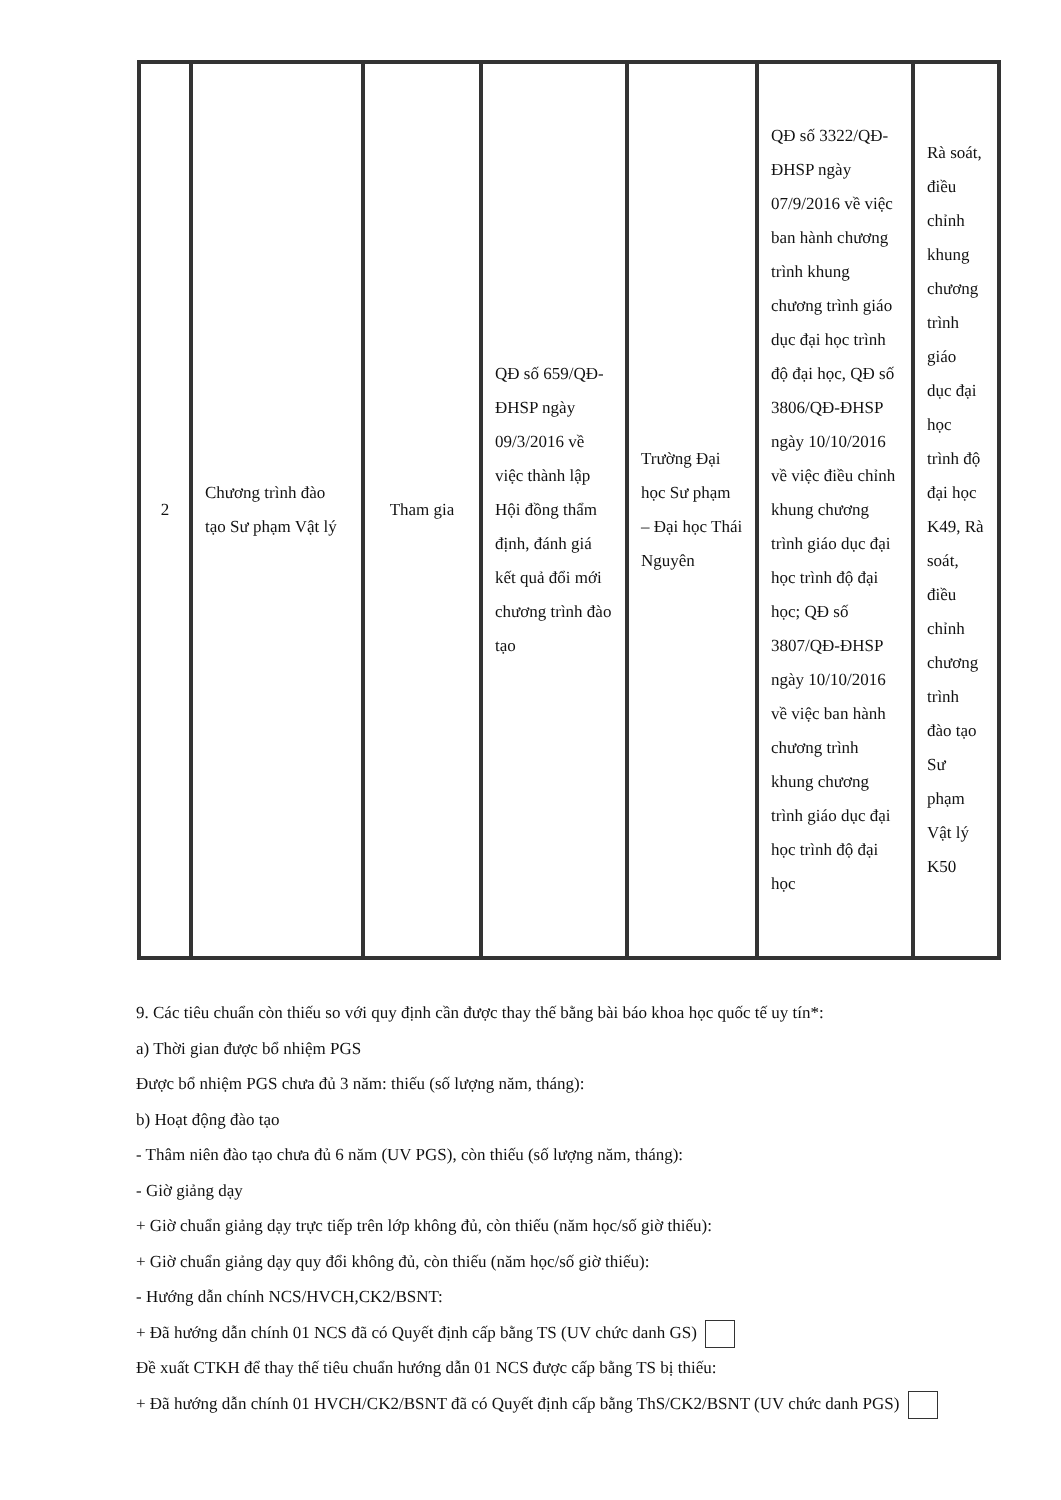| 2 | Chương trình đào tạo Sư phạm Vật lý | Tham gia | QĐ số 659/QĐ-ĐHSP ngày 09/3/2016 về việc thành lập Hội đồng thẩm định, đánh giá kết quả đổi mới chương trình đào tạo | Trường Đại học Sư phạm – Đại học Thái Nguyên | QĐ số 3322/QĐ-ĐHSP ngày 07/9/2016 về việc ban hành chương trình khung chương trình giáo dục đại học trình độ đại học, QĐ số 3806/QĐ-ĐHSP ngày 10/10/2016 về việc điều chỉnh khung chương trình giáo dục đại học trình độ đại học; QĐ số 3807/QĐ-ĐHSP ngày 10/10/2016 về việc ban hành chương trình khung chương trình giáo dục đại học trình độ đại học | Rà soát, điều chỉnh khung chương trình giáo dục đại học trình độ đại học K49, Rà soát, điều chỉnh chương trình đào tạo Sư phạm Vật lý K50 |
9. Các tiêu chuẩn còn thiếu so với quy định cần được thay thế bằng bài báo khoa học quốc tế uy tín*:
a) Thời gian được bổ nhiệm PGS
Được bổ nhiệm PGS chưa đủ 3 năm: thiếu (số lượng năm, tháng):
b) Hoạt động đào tạo
- Thâm niên đào tạo chưa đủ 6 năm (UV PGS), còn thiếu (số lượng năm, tháng):
- Giờ giảng dạy
+ Giờ chuẩn giảng dạy trực tiếp trên lớp không đủ, còn thiếu (năm học/số giờ thiếu):
+ Giờ chuẩn giảng dạy quy đổi không đủ, còn thiếu (năm học/số giờ thiếu):
- Hướng dẫn chính NCS/HVCH,CK2/BSNT:
+ Đã hướng dẫn chính 01 NCS đã có Quyết định cấp bằng TS (UV chức danh GS)
Đề xuất CTKH để thay thế tiêu chuẩn hướng dẫn 01 NCS được cấp bằng TS bị thiếu:
+ Đã hướng dẫn chính 01 HVCH/CK2/BSNT đã có Quyết định cấp bằng ThS/CK2/BSNT (UV chức danh PGS)